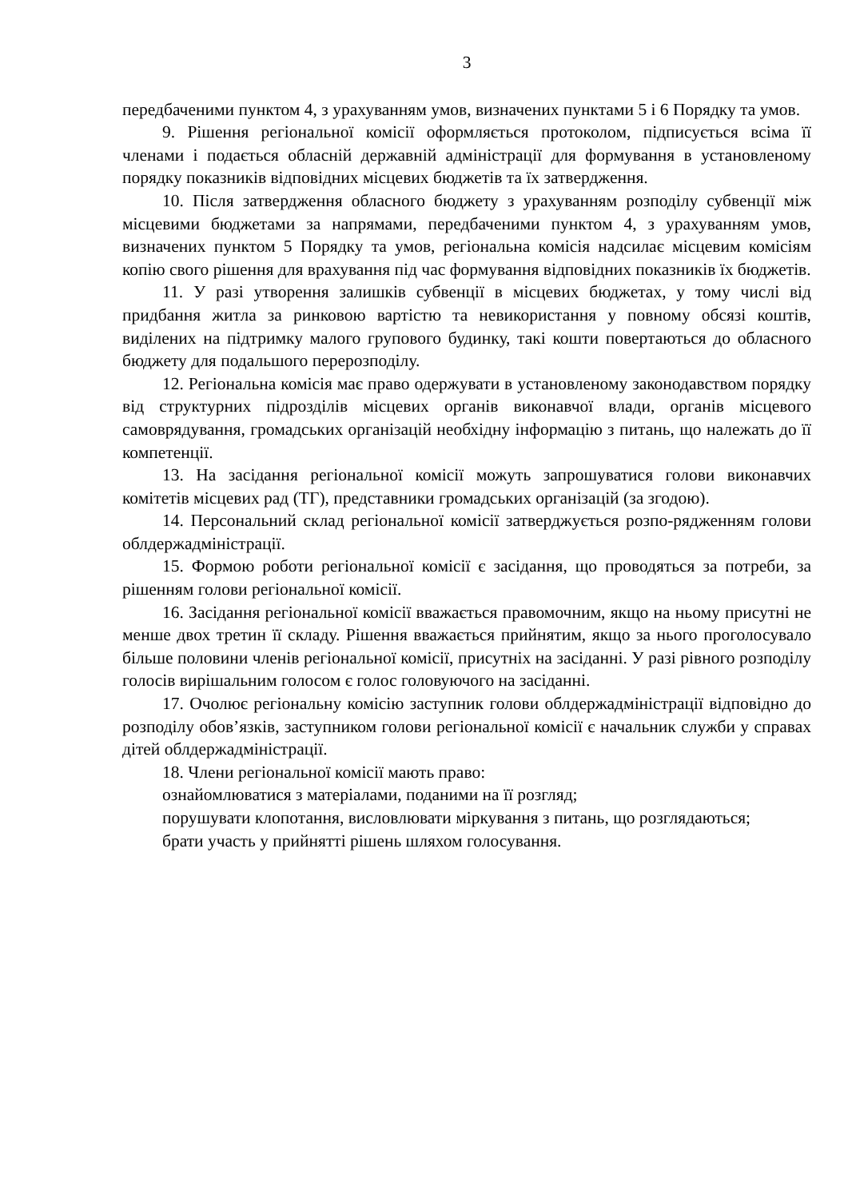3
передбаченими пунктом 4, з урахуванням умов, визначених пунктами 5 і 6 Порядку та умов.
9. Рішення регіональної комісії оформляється протоколом, підписується всіма її членами і подається обласній державній адміністрації для формування в установленому порядку показників відповідних місцевих бюджетів та їх затвердження.
10. Після затвердження обласного бюджету з урахуванням розподілу субвенції між місцевими бюджетами за напрямами, передбаченими пунктом 4, з урахуванням умов, визначених пунктом 5 Порядку та умов, регіональна комісія надсилає місцевим комісіям копію свого рішення для врахування під час формування відповідних показників їх бюджетів.
11. У разі утворення залишків субвенції в місцевих бюджетах, у тому числі від придбання житла за ринковою вартістю та невикористання у повному обсязі коштів, виділених на підтримку малого групового будинку, такі кошти повертаються до обласного бюджету для подальшого перерозподілу.
12. Регіональна комісія має право одержувати в установленому законодавством порядку від структурних підрозділів місцевих органів виконавчої влади, органів місцевого самоврядування, громадських організацій необхідну інформацію з питань, що належать до її компетенції.
13. На засідання регіональної комісії можуть запрошуватися голови виконавчих комітетів місцевих рад (ТГ), представники громадських організацій (за згодою).
14. Персональний склад регіональної комісії затверджується розпо-рядженням голови облдержадміністрації.
15. Формою роботи регіональної комісії є засідання, що проводяться за потреби, за рішенням голови регіональної комісії.
16. Засідання регіональної комісії вважається правомочним, якщо на ньому присутні не менше двох третин її складу. Рішення вважається прийнятим, якщо за нього проголосувало більше половини членів регіональної комісії, присутніх на засіданні. У разі рівного розподілу голосів вирішальним голосом є голос головуючого на засіданні.
17. Очолює регіональну комісію заступник голови облдержадміністрації відповідно до розподілу обов’язків, заступником голови регіональної комісії є начальник служби у справах дітей облдержадміністрації.
18. Члени регіональної комісії мають право:
ознайомлюватися з матеріалами, поданими на її розгляд;
порушувати клопотання, висловлювати міркування з питань, що розглядаються;
брати участь у прийнятті рішень шляхом голосування.